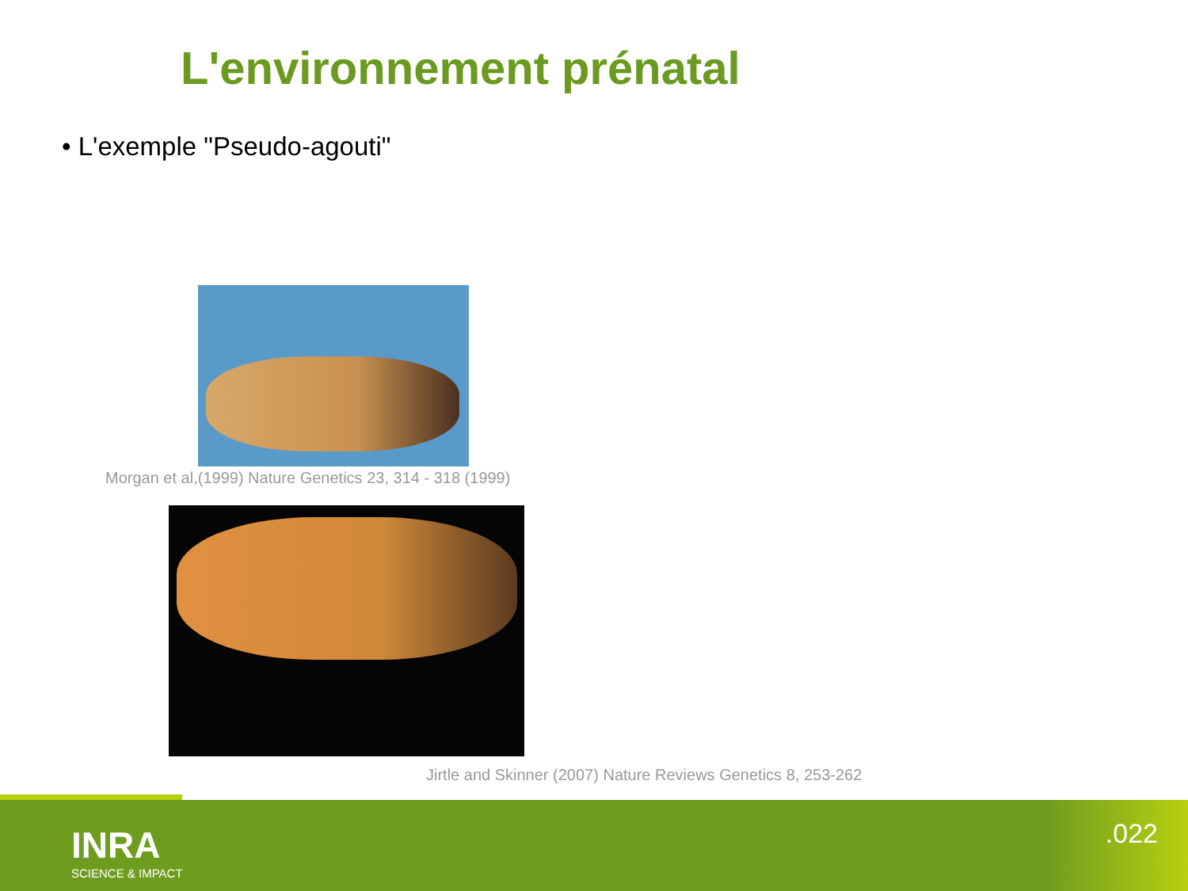L'environnement prénatal
• L'exemple "Pseudo-agouti"
Morgan et al,(1999) Nature Genetics 23, 314 - 318 (1999)
Jirtle and Skinner (2007) Nature Reviews Genetics 8, 253-262
INRA
SCIENCE & IMPACT
.022